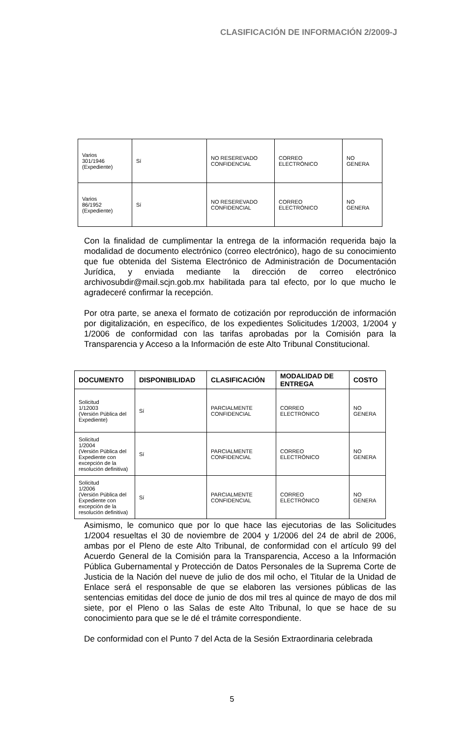CLASIFICACIÓN DE INFORMACIÓN 2/2009-J
| Varios 301/1946 (Expediente) | Sí | NO RESEREVADO CONFIDENCIAL | CORREO ELECTRÓNICO | NO GENERA |
| Varios 86/1952 (Expediente) | Sí | NO RESEREVADO CONFIDENCIAL | CORREO ELECTRÓNICO | NO GENERA |
Con la finalidad de cumplimentar la entrega de la información requerida bajo la modalidad de documento electrónico (correo electrónico), hago de su conocimiento que fue obtenida del Sistema Electrónico de Administración de Documentación Jurídica, y enviada mediante la dirección de correo electrónico archivosubdir@mail.scjn.gob.mx habilitada para tal efecto, por lo que mucho le agradeceré confirmar la recepción.
Por otra parte, se anexa el formato de cotización por reproducción de información por digitalización, en específico, de los expedientes Solicitudes 1/2003, 1/2004 y 1/2006 de conformidad con las tarifas aprobadas por la Comisión para la Transparencia y Acceso a la Información de este Alto Tribunal Constitucional.
| DOCUMENTO | DISPONIBILIDAD | CLASIFICACIÓN | MODALIDAD DE ENTREGA | COSTO |
| --- | --- | --- | --- | --- |
| Solicitud 1/12003 (Versión Pública del Expediente) | Sí | PARCIALMENTE CONFIDENCIAL | CORREO ELECTRÓNICO | NO GENERA |
| Solicitud 1/2004 (Versión Pública del Expediente con excepción de la resolución definitiva) | Sí | PARCIALMENTE CONFIDENCIAL | CORREO ELECTRÓNICO | NO GENERA |
| Solicitud 1/2006 (Versión Pública del Expediente con excepción de la resolución definitiva) | Sí | PARCIALMENTE CONFIDENCIAL | CORREO ELECTRÓNICO | NO GENERA |
Asimismo, le comunico que por lo que hace las ejecutorias de las Solicitudes 1/2004 resueltas el 30 de noviembre de 2004 y 1/2006 del 24 de abril de 2006, ambas por el Pleno de este Alto Tribunal, de conformidad con el artículo 99 del Acuerdo General de la Comisión para la Transparencia, Acceso a la Información Pública Gubernamental y Protección de Datos Personales de la Suprema Corte de Justicia de la Nación del nueve de julio de dos mil ocho, el Titular de la Unidad de Enlace será el responsable de que se elaboren las versiones públicas de las sentencias emitidas del doce de junio de dos mil tres al quince de mayo de dos mil siete, por el Pleno o las Salas de este Alto Tribunal, lo que se hace de su conocimiento para que se le dé el trámite correspondiente.
De conformidad con el Punto 7 del Acta de la Sesión Extraordinaria celebrada
5